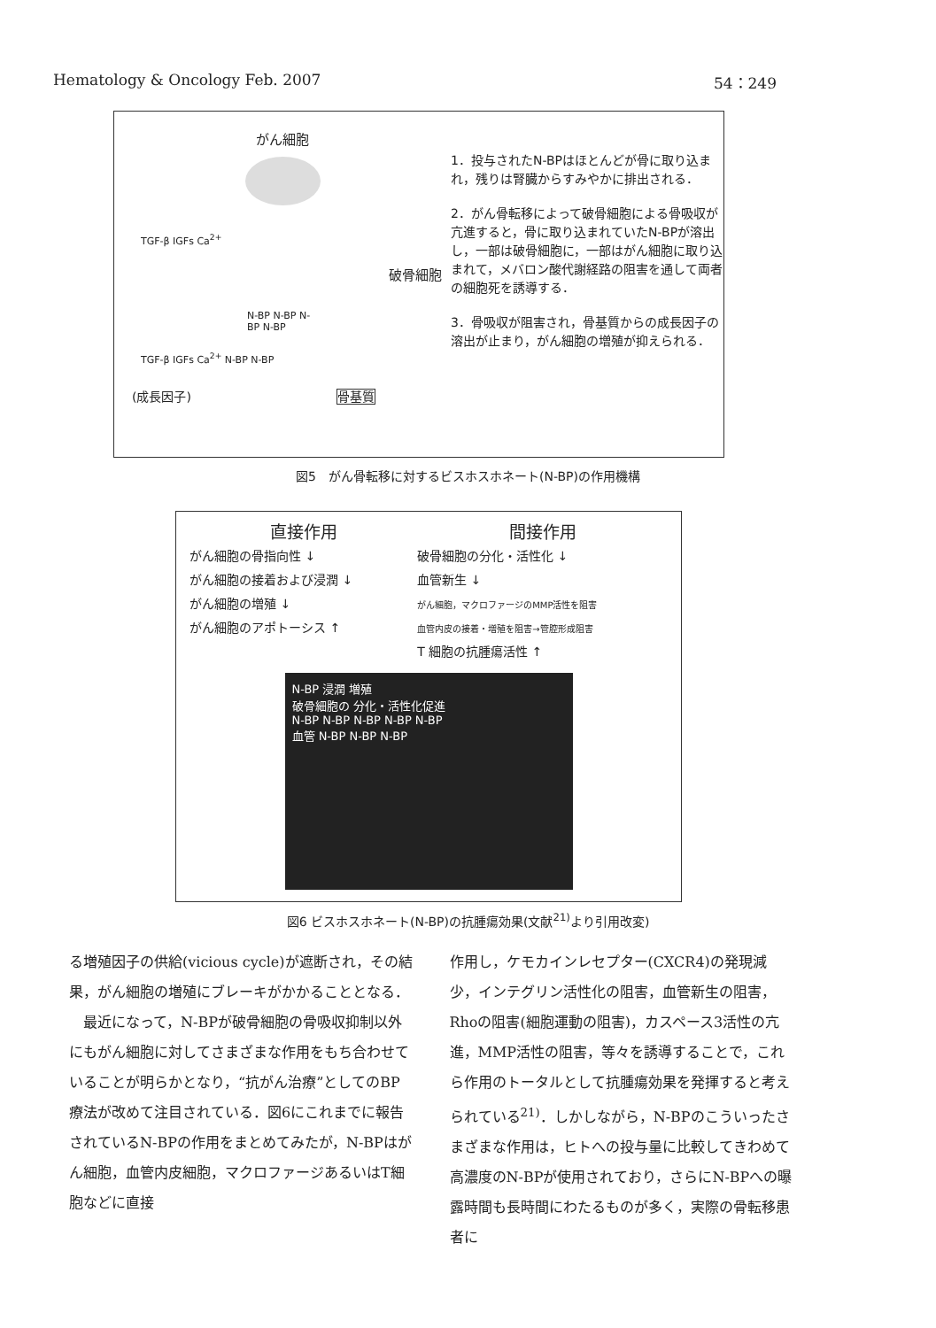Hematology & Oncology Feb. 2007 54：249
がん細胞
TGF-β IGFs Ca<sup>2+</sup>
破骨細胞
N-BP N-BP N-BP N-BP
TGF-β IGFs Ca<sup>2+</sup> N-BP N-BP
(成長因子) 骨基質
1．投与されたN-BPはほとんどが骨に取り込まれ，残りは腎臓からすみやかに排出される．
2．がん骨転移によって破骨細胞による骨吸収が亢進すると，骨に取り込まれていたN-BPが溶出し，一部は破骨細胞に，一部はがん細胞に取り込まれて，メバロン酸代謝経路の阻害を通して両者の細胞死を誘導する．
3．骨吸収が阻害され，骨基質からの成長因子の溶出が止まり，がん細胞の増殖が抑えられる．
図5　がん骨転移に対するビスホスホネート(N-BP)の作用機構
直接作用
がん細胞の骨指向性 ↓
がん細胞の接着および浸潤 ↓
がん細胞の増殖 ↓
がん細胞のアポトーシス ↑
間接作用
破骨細胞の分化・活性化 ↓
血管新生 ↓
がん細胞，マクロファージのMMP活性を阻害
血管内皮の接着・増殖を阻害→管腔形成阻害
T 細胞の抗腫瘍活性 ↑
N-BP 浸潤 増殖
破骨細胞の 分化・活性化促進
N-BP N-BP N-BP N-BP N-BP
血管 N-BP N-BP N-BP
図6 ビスホスホネート(N-BP)の抗腫瘍効果(文献<sup>21)</sup>より引用改変)
る増殖因子の供給(vicious cycle)が遮断され，その結果，がん細胞の増殖にブレーキがかかることとなる．
　最近になって，N-BPが破骨細胞の骨吸収抑制以外にもがん細胞に対してさまざまな作用をもち合わせていることが明らかとなり，“抗がん治療”としてのBP療法が改めて注目されている．図6にこれまでに報告されているN-BPの作用をまとめてみたが，N-BPはがん細胞，血管内皮細胞，マクロファージあるいはT細胞などに直接
作用し，ケモカインレセプター(CXCR4)の発現減少，インテグリン活性化の阻害，血管新生の阻害，Rhoの阻害(細胞運動の阻害)，カスペース3活性の亢進，MMP活性の阻害，等々を誘導することで，これら作用のトータルとして抗腫瘍効果を発揮すると考えられている<sup>21)</sup>．しかしながら，N-BPのこういったさまざまな作用は，ヒトへの投与量に比較してきわめて高濃度のN-BPが使用されており，さらにN-BPへの曝露時間も長時間にわたるものが多く，実際の骨転移患者に